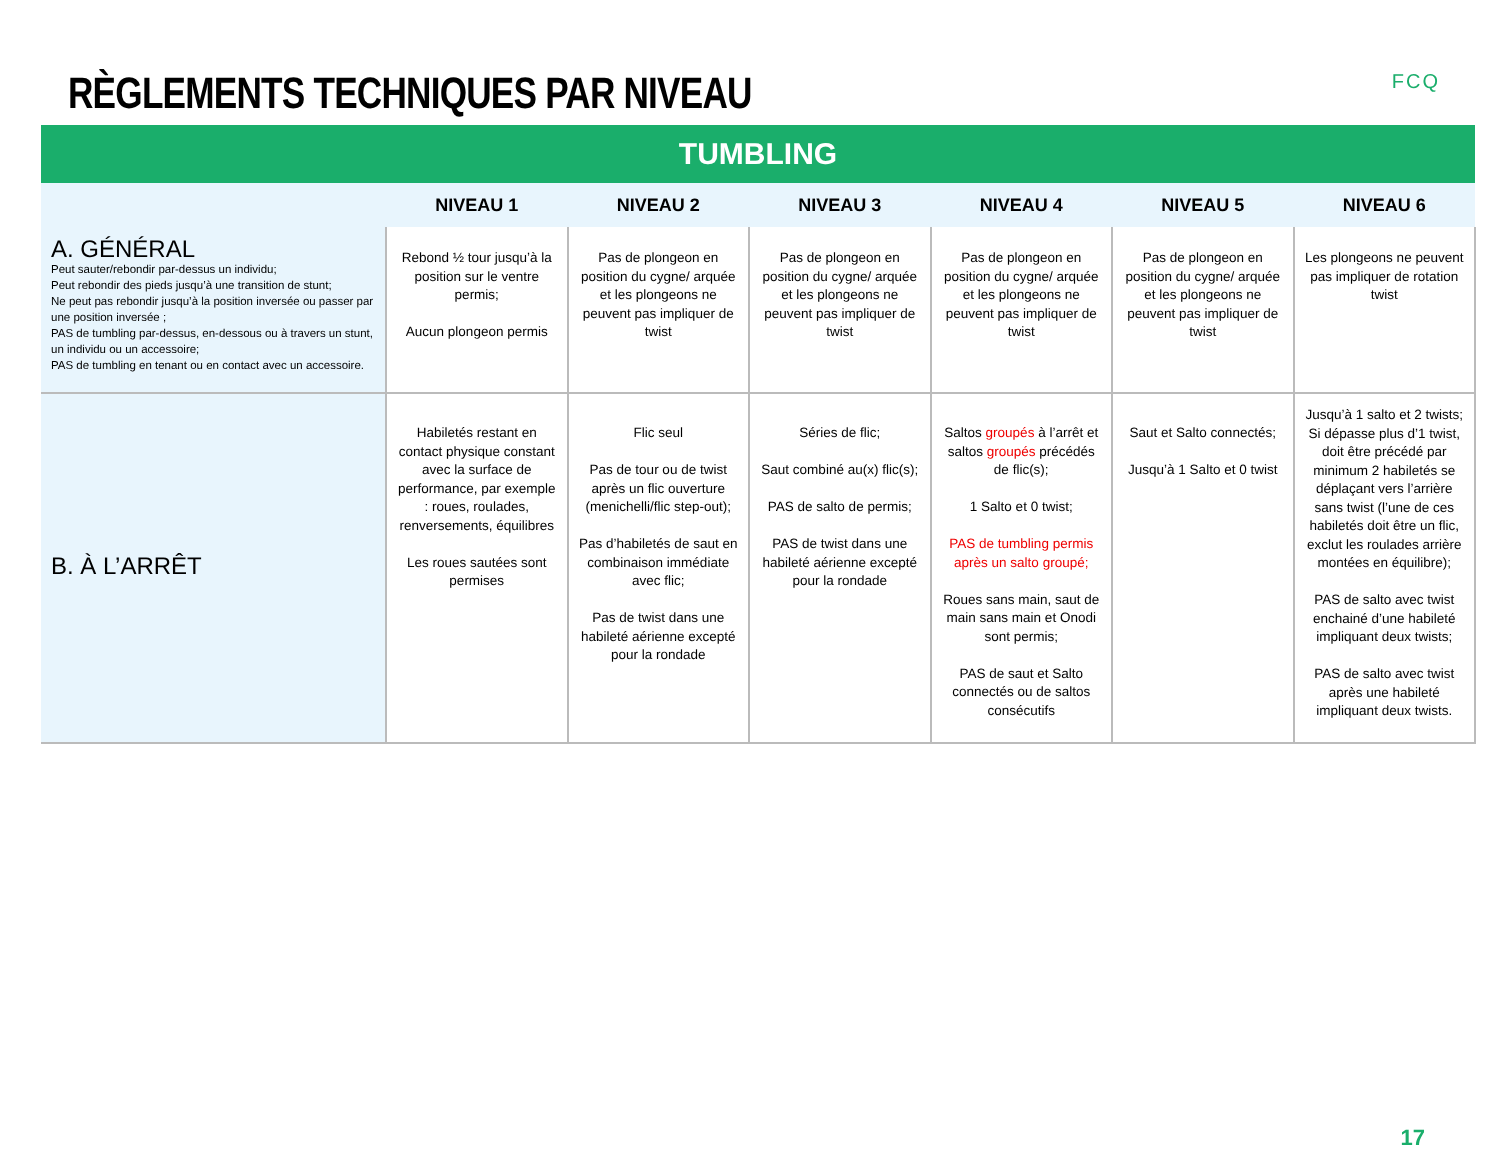RÈGLEMENTS TECHNIQUES PAR NIVEAU
FCQ
| TUMBLING | | | | | | |
| --- | --- | --- | --- | --- | --- | --- |
| | NIVEAU 1 | NIVEAU 2 | NIVEAU 3 | NIVEAU 4 | NIVEAU 5 | NIVEAU 6 |
| A. GÉNÉRAL Peut sauter/rebondir par-dessus un individu; Peut rebondir des pieds jusqu’à une transition de stunt; Ne peut pas rebondir jusqu’à la position inversée ou passer par une position inversée ; PAS de tumbling par-dessus, en-dessous ou à travers un stunt, un individu ou un accessoire; PAS de tumbling en tenant ou en contact avec un accessoire. | Rebond ½ tour jusqu’à la position sur le ventre permis; Aucun plongeon permis | Pas de plongeon en position du cygne/ arquée et les plongeons ne peuvent pas impliquer de twist | Pas de plongeon en position du cygne/ arquée et les plongeons ne peuvent pas impliquer de twist | Pas de plongeon en position du cygne/ arquée et les plongeons ne peuvent pas impliquer de twist | Pas de plongeon en position du cygne/ arquée et les plongeons ne peuvent pas impliquer de twist | Les plongeons ne peuvent pas impliquer de rotation twist |
| B. À L’ARRÊT | Habiletés restant en contact physique constant avec la surface de performance, par exemple : roues, roulades, renversements, équilibres Les roues sautées sont permises | Flic seul Pas de tour ou de twist après un flic ouverture (menichelli/flic step-out); Pas d’habiletés de saut en combinaison immédiate avec flic; Pas de twist dans une habileté aérienne excepté pour la rondade | Séries de flic; Saut combiné au(x) flic(s); PAS de salto de permis; PAS de twist dans une habileté aérienne excepté pour la rondade | Saltos groupés à l’arrêt et saltos groupés précédés de flic(s); 1 Salto et 0 twist; PAS de tumbling permis après un salto groupé; Roues sans main, saut de main sans main et Onodi sont permis; PAS de saut et Salto connectés ou de saltos consécutifs | Saut et Salto connectés; Jusqu’à 1 Salto et 0 twist | Jusqu’à 1 salto et 2 twists; Si dépasse plus d’1 twist, doit être précédé par minimum 2 habiletés se déplaçant vers l’arrière sans twist (l’une de ces habiletés doit être un flic, exclut les roulades arrière montées en équilibre); PAS de salto avec twist enchainé d’une habileté impliquant deux twists; PAS de salto avec twist après une habileté impliquant deux twists. |
17